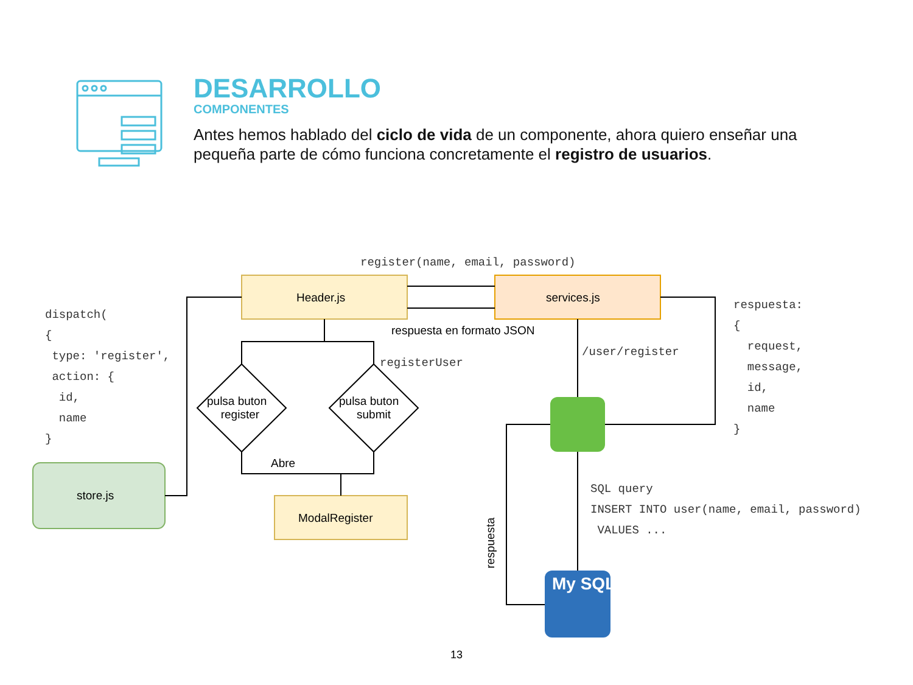DESARROLLO
COMPONENTES
Antes hemos hablado del ciclo de vida de un componente, ahora quiero enseñar una pequeña parte de cómo funciona concretamente el registro de usuarios.
Header.js
services.js
store.js
ModalRegister
pulsa buton register
pulsa buton submit
Abre
register(name, email, password)
respuesta en formato JSON
registerUser
/user/register
dispatch( { type: 'register', action: { id, name }
respuesta: { request, message, id, name }
SQL query INSERT INTO user(name, email, password) VALUES ...
respuesta
My SQL
13